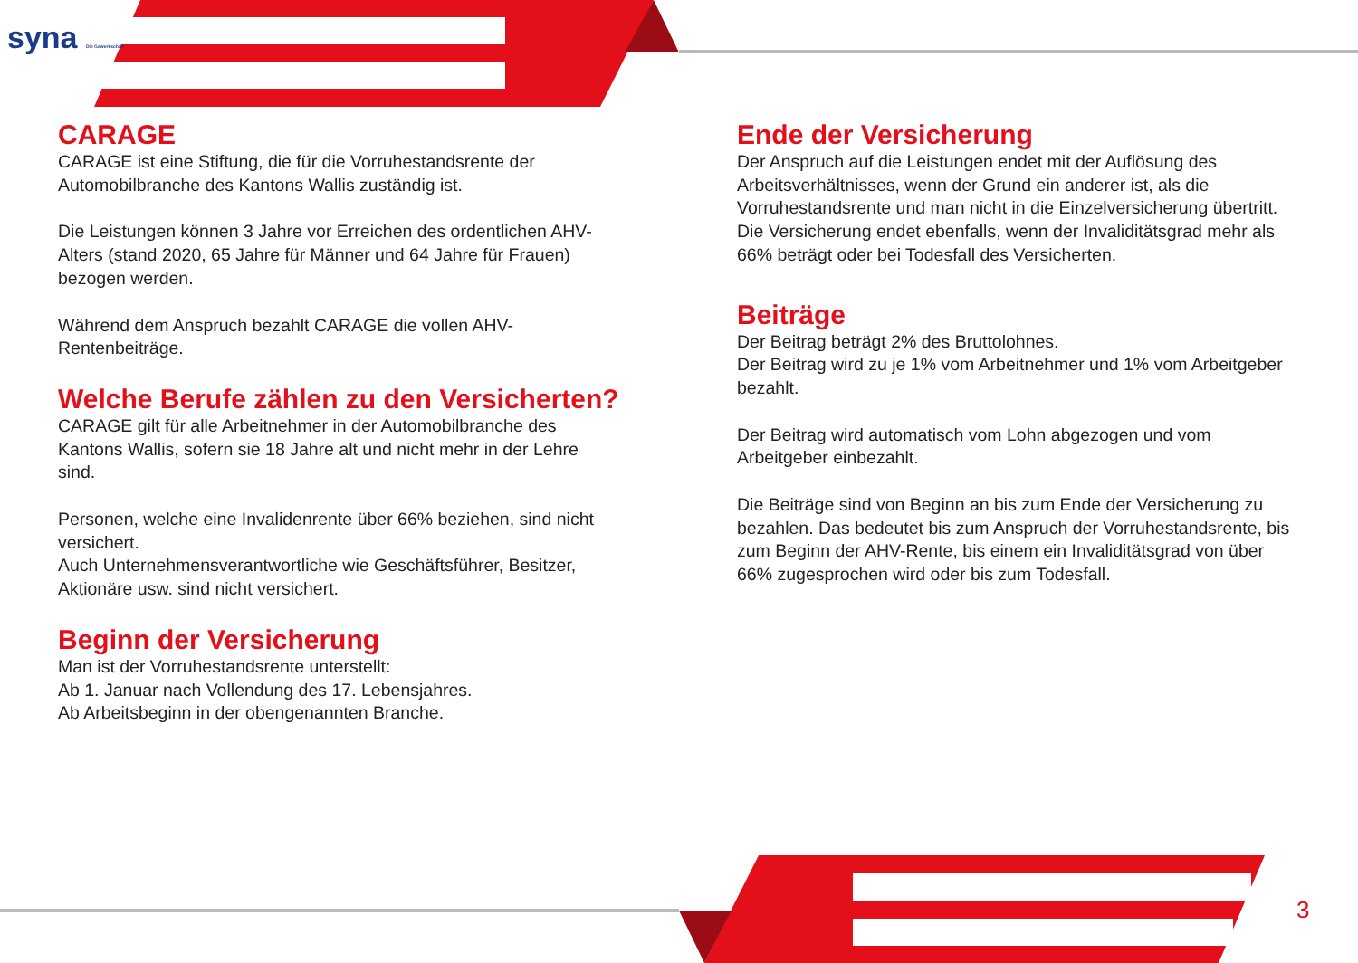syna Die Gewerkschaft
CARAGE
CARAGE ist eine Stiftung, die für die Vorruhestandsrente der Automobilbranche des Kantons Wallis zuständig ist.
Die Leistungen können 3 Jahre vor Erreichen des ordentlichen AHV-Alters (stand 2020, 65 Jahre für Männer und 64 Jahre für Frauen) bezogen werden.
Während dem Anspruch bezahlt CARAGE die vollen AHV-Rentenbeiträge.
Welche Berufe zählen zu den Versicherten?
CARAGE gilt für alle Arbeitnehmer in der Automobilbranche des Kantons Wallis, sofern sie 18 Jahre alt und nicht mehr in der Lehre sind.
Personen, welche eine Invalidenrente über 66% beziehen, sind nicht versichert.
Auch Unternehmensverantwortliche wie Geschäftsführer, Besitzer, Aktionäre usw. sind nicht versichert.
Beginn der Versicherung
Man ist der Vorruhestandsrente unterstellt:
Ab 1. Januar nach Vollendung des 17. Lebensjahres.
Ab Arbeitsbeginn in der obengenannten Branche.
Ende der Versicherung
Der Anspruch auf die Leistungen endet mit der Auflösung des Arbeitsverhältnisses, wenn der Grund ein anderer ist, als die Vorruhestandsrente und man nicht in die Einzelversicherung übertritt.
Die Versicherung endet ebenfalls, wenn der Invaliditätsgrad mehr als 66% beträgt oder bei Todesfall des Versicherten.
Beiträge
Der Beitrag beträgt 2% des Bruttolohnes.
Der Beitrag wird zu je 1% vom Arbeitnehmer und 1% vom Arbeitgeber bezahlt.
Der Beitrag wird automatisch vom Lohn abgezogen und vom Arbeitgeber einbezahlt.
Die Beiträge sind von Beginn an bis zum Ende der Versicherung zu bezahlen. Das bedeutet bis zum Anspruch der Vorruhestandsrente, bis zum Beginn der AHV-Rente, bis einem ein Invaliditätsgrad von über 66% zugesprochen wird oder bis zum Todesfall.
3